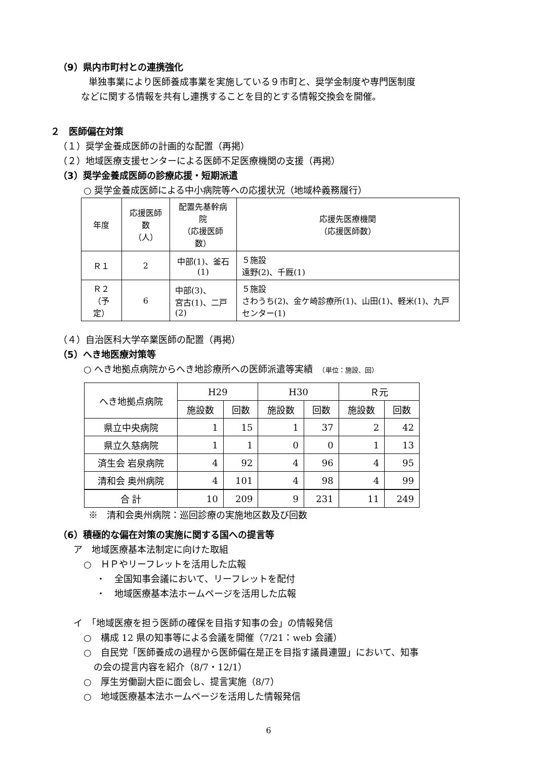（9）県内市町村との連携強化
単独事業により医師養成事業を実施している９市町と、奨学金制度や専門医制度
などに関する情報を共有し連携することを目的とする情報交換会を開催。
２　医師偏在対策
（１）奨学金養成医師の計画的な配置（再掲）
（２）地域医療支援センターによる医師不足医療機関の支援（再掲）
（3）奨学金養成医師の診療応援・短期派遣
○ 奨学金養成医師による中小病院等への応援状況（地域枠義務履行）
| 年度 | 応援医師数 （人） | 配置先基幹病院 （応援医師数） | 応援先医療機関 （応援医師数） |
| Ｒ１ | 2 | 中部(1)、釜石(1) | ５施設 遠野(2)、千厩(1) |
| Ｒ２ （予定） | 6 | 中部(3)、 宮古(1)、二戸(2) | ５施設 さわうち(2)、金ケ崎診療所(1)、山田(1)、軽米(1)、九戸センター(1) |
（４）自治医科大学卒業医師の配置（再掲）
（5）へき地医療対策等
○ へき地拠点病院からへき地診療所への医師派遣等実績　（単位：施設、回）
| へき地拠点病院 | H29 | | H30 | | Ｒ元 | |
| | 施設数 | 回数 | 施設数 | 回数 | 施設数 | 回数 |
| 県立中央病院 | 1 | 15 | 1 | 37 | 2 | 42 |
| 県立久慈病院 | 1 | 1 | 0 | 0 | 1 | 13 |
| 済生会 岩泉病院 | 4 | 92 | 4 | 96 | 4 | 95 |
| 清和会 奥州病院 | 4 | 101 | 4 | 98 | 4 | 99 |
| 合 計 | 10 | 209 | 9 | 231 | 11 | 249 |
※　清和会奥州病院：巡回診療の実施地区数及び回数
（6）積極的な偏在対策の実施に関する国への提言等
ア　地域医療基本法制定に向けた取組
○　ＨＰやリーフレットを活用した広報
・　全国知事会議において、リーフレットを配付
・　地域医療基本法ホームページを活用した広報
イ　「地域医療を担う医師の確保を目指す知事の会」の情報発信
○　構成 12 県の知事等による会議を開催（7/21：web 会議）
○　自民党「医師養成の過程から医師偏在是正を目指す議員連盟」において、知事
の会の提言内容を紹介（8/7・12/1）
○　厚生労働副大臣に面会し、提言実施（8/7）
○　地域医療基本法ホームページを活用した情報発信
6